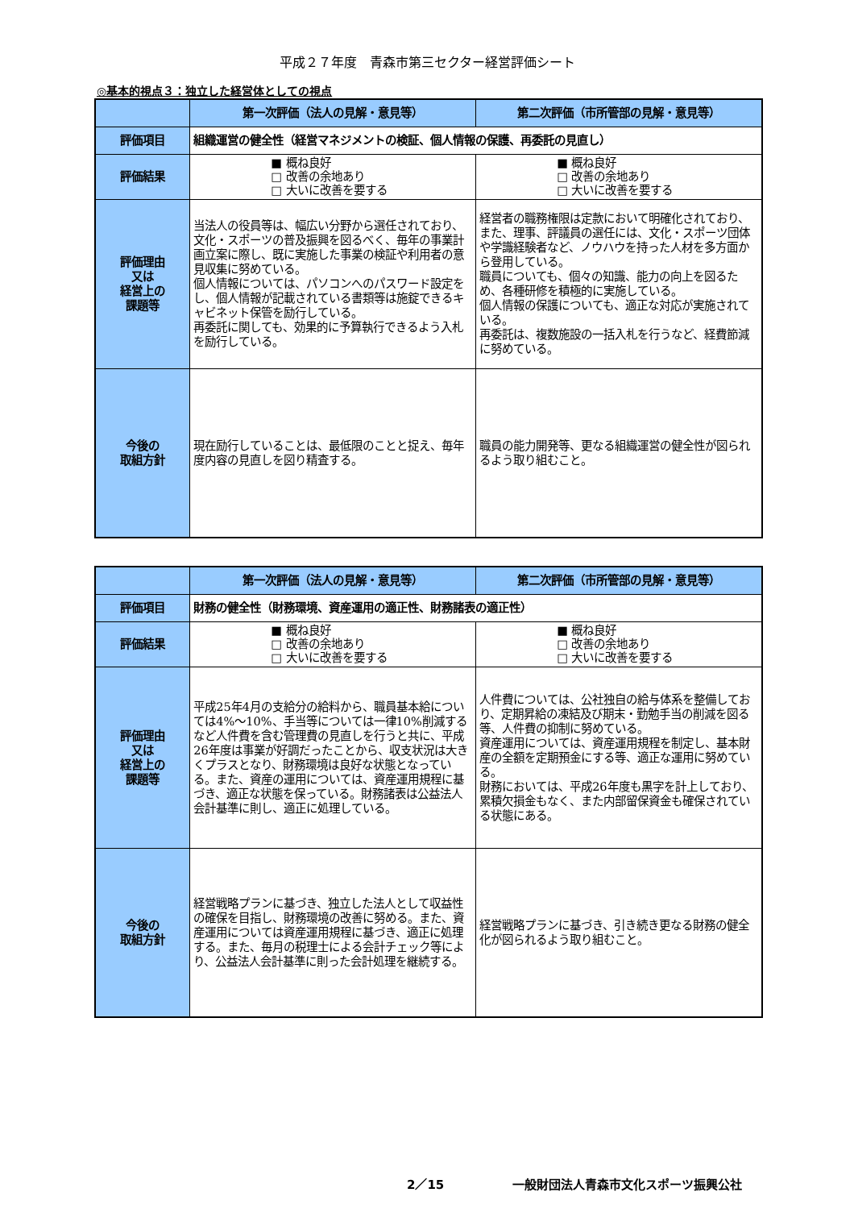平成２７年度　青森市第三セクター経営評価シート
◎基本的視点３：独立した経営体としての視点
| | 第一次評価（法人の見解・意見等） | 第二次評価（市所管部の見解・意見等） |
| --- | --- | --- |
| 評価項目 | 組織運営の健全性（経営マネジメントの検証、個人情報の保護、再委託の見直し） | |
| 評価結果 | ■ 概ね良好 □ 改善の余地あり □ 大いに改善を要する | ■ 概ね良好 □ 改善の余地あり □ 大いに改善を要する |
| 評価理由 又は 経営上の 課題等 | 当法人の役員等は、幅広い分野から選任されており、文化・スポーツの普及振興を図るべく、毎年の事業計画立案に際し、既に実施した事業の検証や利用者の意見収集に努めている。 個人情報については、パソコンへのパスワード設定をし、個人情報が記載されている書類等は施錠できるキャビネット保管を励行している。 再委託に関しても、効果的に予算執行できるよう入札を励行している。 | 経営者の職務権限は定款において明確化されており、また、理事、評議員の選任には、文化・スポーツ団体や学識経験者など、ノウハウを持った人材を多方面から登用している。 職員についても、個々の知識、能力の向上を図るため、各種研修を積極的に実施している。 個人情報の保護についても、適正な対応が実施されている。 再委託は、複数施設の一括入札を行うなど、経費節減に努めている。 |
| 今後の 取組方針 | 現在励行していることは、最低限のことと捉え、毎年度内容の見直しを図り精査する。 | 職員の能力開発等、更なる組織運営の健全性が図られるよう取り組むこと。 |
| | 第一次評価（法人の見解・意見等） | 第二次評価（市所管部の見解・意見等） |
| --- | --- | --- |
| 評価項目 | 財務の健全性（財務環境、資産運用の適正性、財務諸表の適正性） | |
| 評価結果 | ■ 概ね良好 □ 改善の余地あり □ 大いに改善を要する | ■ 概ね良好 □ 改善の余地あり □ 大いに改善を要する |
| 評価理由 又は 経営上の 課題等 | 平成25年4月の支給分の給料から、職員基本給については4%～10%、手当等については一律10%削減するなど人件費を含む管理費の見直しを行うと共に、平成26年度は事業が好調だったことから、収支状況は大きくプラスとなり、財務環境は良好な状態となっている。また、資産の運用については、資産運用規程に基づき、適正な状態を保っている。財務諸表は公益法人会計基準に則し、適正に処理している。 | 人件費については、公社独自の給与体系を整備しており、定期昇給の凍結及び期末・勤勉手当の削減を図る等、人件費の抑制に努めている。 資産運用については、資産運用規程を制定し、基本財産の全額を定期預金にする等、適正な運用に努めている。 財務においては、平成26年度も黒字を計上しており、累積欠損金もなく、また内部留保資金も確保されている状態にある。 |
| 今後の 取組方針 | 経営戦略プランに基づき、独立した法人として収益性の確保を目指し、財務環境の改善に努める。また、資産運用については資産運用規程に基づき、適正に処理する。また、毎月の税理士による会計チェック等により、公益法人会計基準に則った会計処理を継続する。 | 経営戦略プランに基づき、引き続き更なる財務の健全化が図られるよう取り組むこと。 |
2／15 一般財団法人青森市文化スポーツ振興公社